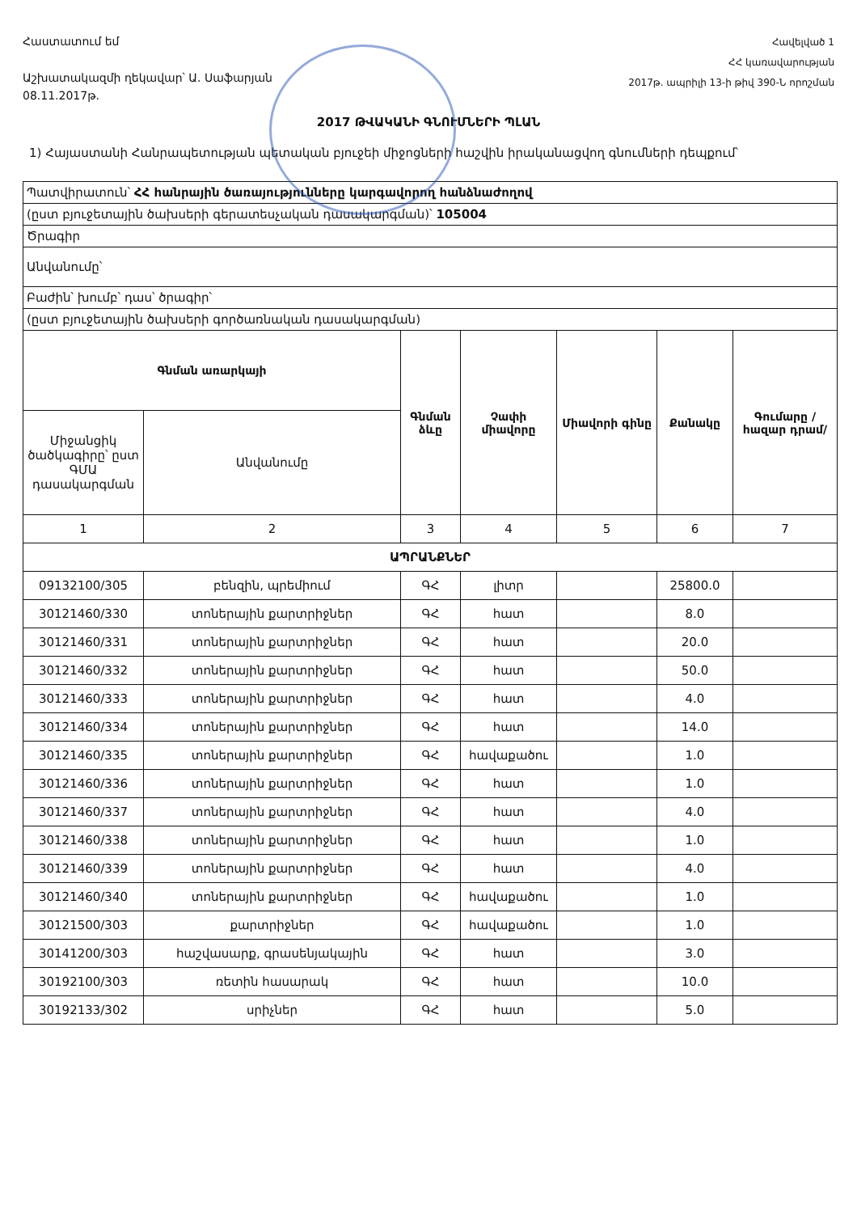Հաստատում եմ
Աշխատակազմի ղեկավար՝ Ա. Սաֆարյան
08.11.2017թ.
Հավելված 1
ՀՀ կառավարության
2017թ. ապրիլի 13-ի թիվ 390-Ն որոշման
2017 ԹՎԱԿԱՆԻ ԳՆՈՒՄՆԵՐԻ ՊԼԱՆ
1) Հայաստանի Հանրապետության պետական բյուջեի միջոցների հաշվին իրականացվող գնումների դեպքում՝
| Պատվիրատուն՝ ՀՀ հանրային ծառայությունները կարգավորող հանձնաժողով | | | | | | |
| (ըստ բյուջետային ծախսերի գերատեսչական դասակարգման)՝ 105004 | | | | | | |
| Ծրագիր | | | | | | |
| Անվանումը՝ | | | | | | |
| Բաժին՝ խումբ՝ դաս՝ ծրագիր՝ | | | | | | |
| (ըստ բյուջետային ծախսերի գործառնական դասակարգման) | | | | | | |
| Գնման առարկայի | | Գնման ձևը | Չափի միավորը | Միավորի գինը | Քանակը | Գումարը /հազար դրամ/ |
| Միջանցիկ ծածկագիրը՝ ըստ ԳՄԱ դասակարգման | Անվանումը | | | | | |
| 1 | 2 | 3 | 4 | 5 | 6 | 7 |
| ԱՊՐԱՆՔՆԵՐ | | | | | | |
| 09132100/305 | բենզին, պրեմիում | ԳՀ | լիտր | | 25800.0 | |
| 30121460/330 | տոներային քարտրիջներ | ԳՀ | հատ | | 8.0 | |
| 30121460/331 | տոներային քարտրիջներ | ԳՀ | հատ | | 20.0 | |
| 30121460/332 | տոներային քարտրիջներ | ԳՀ | հատ | | 50.0 | |
| 30121460/333 | տոներային քարտրիջներ | ԳՀ | հատ | | 4.0 | |
| 30121460/334 | տոներային քարտրիջներ | ԳՀ | հատ | | 14.0 | |
| 30121460/335 | տոներային քարտրիջներ | ԳՀ | հավաքածու | | 1.0 | |
| 30121460/336 | տոներային քարտրիջներ | ԳՀ | հատ | | 1.0 | |
| 30121460/337 | տոներային քարտրիջներ | ԳՀ | հատ | | 4.0 | |
| 30121460/338 | տոներային քարտրիջներ | ԳՀ | հատ | | 1.0 | |
| 30121460/339 | տոներային քարտրիջներ | ԳՀ | հատ | | 4.0 | |
| 30121460/340 | տոներային քարտրիջներ | ԳՀ | հավաքածու | | 1.0 | |
| 30121500/303 | քարտրիջներ | ԳՀ | հավաքածու | | 1.0 | |
| 30141200/303 | հաշվասարք, գրասենյակային | ԳՀ | հատ | | 3.0 | |
| 30192100/303 | ռետին հասարակ | ԳՀ | հատ | | 10.0 | |
| 30192133/302 | սրիչներ | ԳՀ | հատ | | 5.0 | |